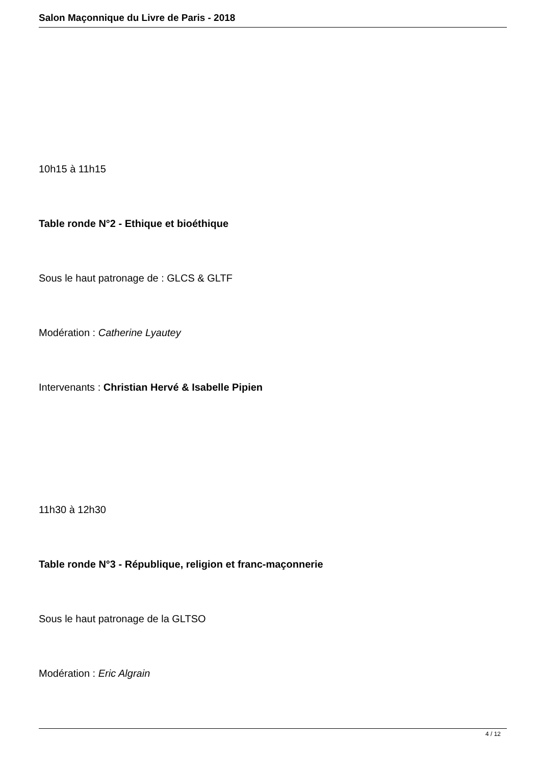Salon Maçonnique du Livre de Paris - 2018
10h15 à 11h15
Table ronde N°2 - Ethique et bioéthique
Sous le haut patronage de : GLCS & GLTF
Modération : Catherine Lyautey
Intervenants : Christian Hervé & Isabelle Pipien
11h30 à 12h30
Table ronde N°3 - République, religion et franc-maçonnerie
Sous le haut patronage de la GLTSO
Modération : Eric Algrain
4 / 12